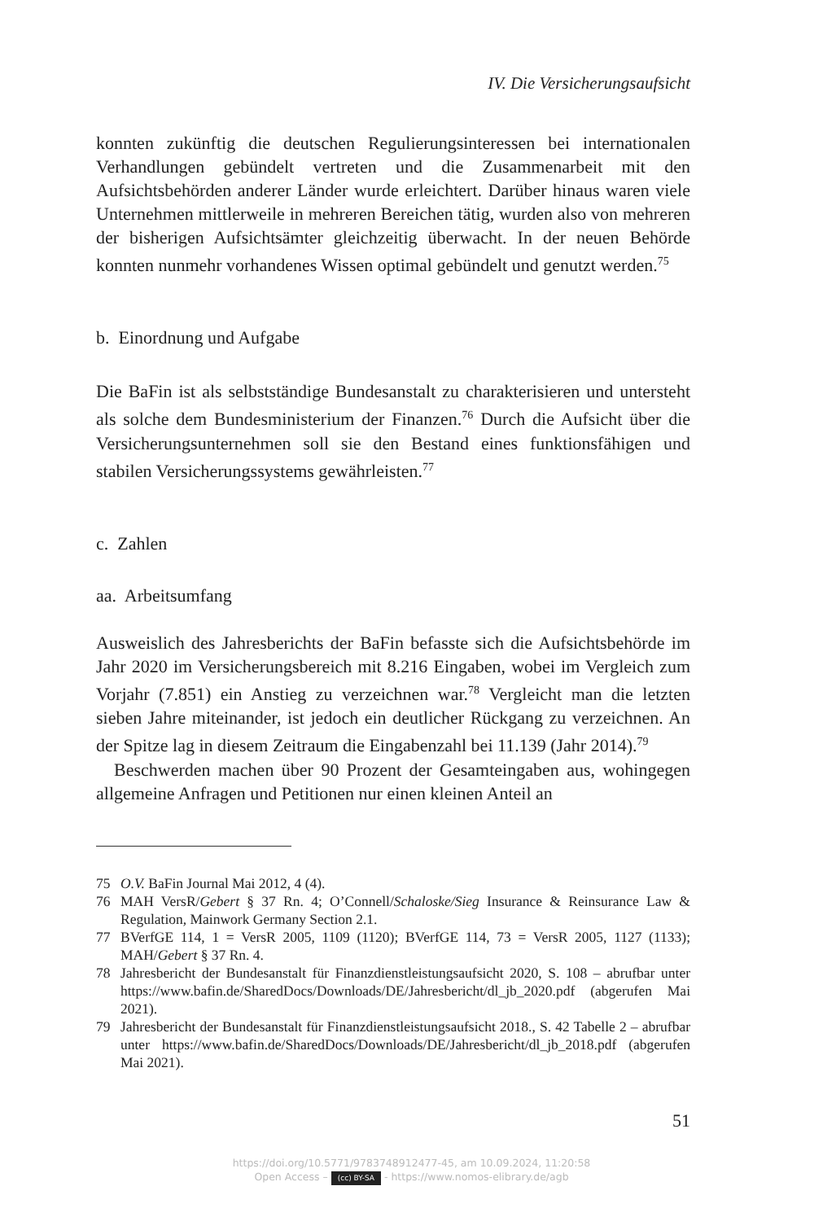IV. Die Versicherungsaufsicht
konnten zukünftig die deutschen Regulierungsinteressen bei internationalen Verhandlungen gebündelt vertreten und die Zusammenarbeit mit den Aufsichtsbehörden anderer Länder wurde erleichtert. Darüber hinaus waren viele Unternehmen mittlerweile in mehreren Bereichen tätig, wurden also von mehreren der bisherigen Aufsichtsämter gleichzeitig überwacht. In der neuen Behörde konnten nunmehr vorhandenes Wissen optimal gebündelt und genutzt werden.<sup>75</sup>
b. Einordnung und Aufgabe
Die BaFin ist als selbstständige Bundesanstalt zu charakterisieren und untersteht als solche dem Bundesministerium der Finanzen.<sup>76</sup> Durch die Aufsicht über die Versicherungsunternehmen soll sie den Bestand eines funktionsfähigen und stabilen Versicherungssystems gewährleisten.<sup>77</sup>
c. Zahlen
aa. Arbeitsumfang
Ausweislich des Jahresberichts der BaFin befasste sich die Aufsichtsbehörde im Jahr 2020 im Versicherungsbereich mit 8.216 Eingaben, wobei im Vergleich zum Vorjahr (7.851) ein Anstieg zu verzeichnen war.<sup>78</sup> Vergleicht man die letzten sieben Jahre miteinander, ist jedoch ein deutlicher Rückgang zu verzeichnen. An der Spitze lag in diesem Zeitraum die Eingabenzahl bei 11.139 (Jahr 2014).<sup>79</sup>
Beschwerden machen über 90 Prozent der Gesamteingaben aus, wohingegen allgemeine Anfragen und Petitionen nur einen kleinen Anteil an
75 O.V. BaFin Journal Mai 2012, 4 (4).
76 MAH VersR/Gebert § 37 Rn. 4; O’Connell/Schaloske/Sieg Insurance & Reinsurance Law & Regulation, Mainwork Germany Section 2.1.
77 BVerfGE 114, 1 = VersR 2005, 1109 (1120); BVerfGE 114, 73 = VersR 2005, 1127 (1133); MAH/Gebert § 37 Rn. 4.
78 Jahresbericht der Bundesanstalt für Finanzdienstleistungsaufsicht 2020, S. 108 – abrufbar unter https://www.bafin.de/SharedDocs/Downloads/DE/Jahresbericht/dl_jb_2020.pdf (abgerufen Mai 2021).
79 Jahresbericht der Bundesanstalt für Finanzdienstleistungsaufsicht 2018., S. 42 Tabelle 2 – abrufbar unter https://www.bafin.de/SharedDocs/Downloads/DE/Jahresbericht/dl_jb_2018.pdf (abgerufen Mai 2021).
51
https://doi.org/10.5771/9783748912477-45, am 10.09.2024, 11:20:58
Open Access – (cc) BY-SA - https://www.nomos-elibrary.de/agb